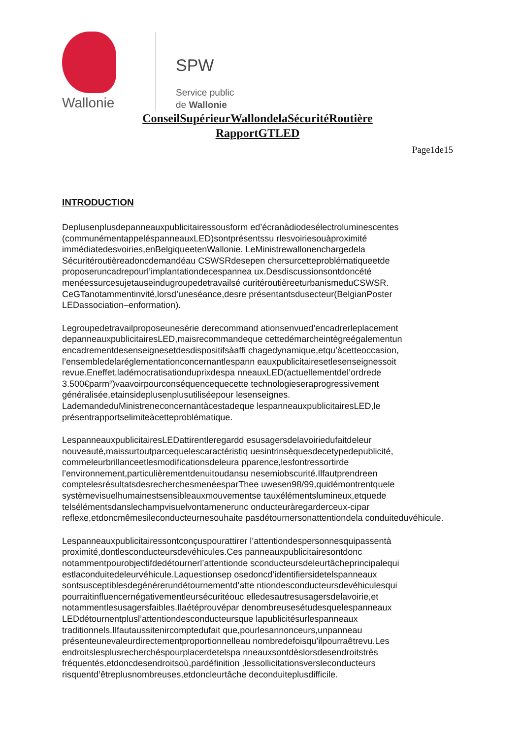Wallonie
SPW
Service public
de Wallonie
ConseilSupérieurWallondelaSécuritéRoutière
RapportGTLED
Page1de15
INTRODUCTION
Deplusenplusdepanneauxpublicitairessousform ed’écranàdiodesélectroluminescentes (communémentappeléspanneauxLED)sontprésentssu rlesvoiriesouàproximité immédiatedesvoiries,enBelgiqueetenWallonie. LeMinistrewallonenchargedela Sécuritéroutièreadoncdemandéau CSWSRdesepen chersurcetteproblématiqueetde proposeruncadrepourl’implantationdecespannea ux.Desdiscussionsontdoncété menéessurcesujetauseindugroupedetravailsé curitéroutièreeturbanismeduCSWSR. CeGTanotammentinvité,lorsd’uneséance,desre présentantsdusecteur(BelgianPoster LEDassociation–enformation).
Legroupedetravailproposeunesérie derecommand ationsenvued’encadrerleplacement depanneauxpublicitairesLED,maisrecommandeque cettedémarcheintègreégalementun encadrementdesenseignesetdesdispositifsàaffi chagedynamique,etqu’àcetteoccasion, l’ensembledelaréglementationconcernantlespann eauxpublicitairesetlesenseignessoit revue.Eneffet,ladémocratisationduprixdespa nneauxLED(actuellementdel’ordrede 3.500€parm²)vaavoirpourconséquencequecette technologieseraprogressivement généralisée,etainsideplusenplusutiliséepour lesenseignes. LademandeduMinistreneconcernantàcestadeque lespanneauxpublicitairesLED,le présentrapportselimiteàcetteproblématique.
LespanneauxpublicitairesLEDattirentleregardd esusagersdelavoiriedufaitdeleur nouveauté,maissurtoutparcequelescaractéristiq uesintrinsèquesdecetypedepublicité, commeleurbrillanceetlesmodificationsdeleura pparence,lesfontressortirde l’environnement,particulièrementdenuitoudansu nesemiobscurité.Ilfautprendreen comptelesrésultatsdesrecherchesmenéesparThee uwesen98/99,quidémontrentquele systèmevisuelhumainestsensibleauxmouvementse tauxélémentslumineux,etquede telsélémentsdanslechampvisuelvontamenerunc onducteuràregarderceux-cipar reflexe,etdoncmêmesileconducteurnesouhaite pasdétournersonattentiondela conduiteduvéhicule.
Lespanneauxpublicitairessontconçuspourattirer l’attentiondespersonnesquipassentà proximité,dontlesconducteursdevéhicules.Ces panneauxpublicitairesontdonc notammentpourobjectifdedétournerl’attentionde sconducteursdeleurtâcheprincipalequi estlaconduitedeleurvéhicule.Laquestionsep osedoncd’identifiersidetelspanneaux sontsusceptiblesdegénérerundétournementd’atte ntiondesconducteursdevéhiculesqui pourraitinfluencernégativementleursécuritéouc elledesautresusagersdelavoirie,et notammentlesusagersfaibles.Ilaétéprouvépar denombreusesétudesquelespanneaux LEDdétournentplusl’attentiondesconducteursque lapublicitésurlespanneaux traditionnels.Ilfautaussitenircomptedufait que,pourlesannonceurs,unpanneau présenteunevaleurdirectementproportionnelleau nombredefoisqu’ilpourraêtrevu.Les endroitslesplusrecherchéspourplacerdetelspa nneauxsontdèslorsdesendroitstrès fréquentés,etdoncdesendroitsoù,pardéfinition ,lessollicitationsversleconducteurs risquentd’êtreplusnombreuses,etdoncleurtâche deconduiteplusdifficile.